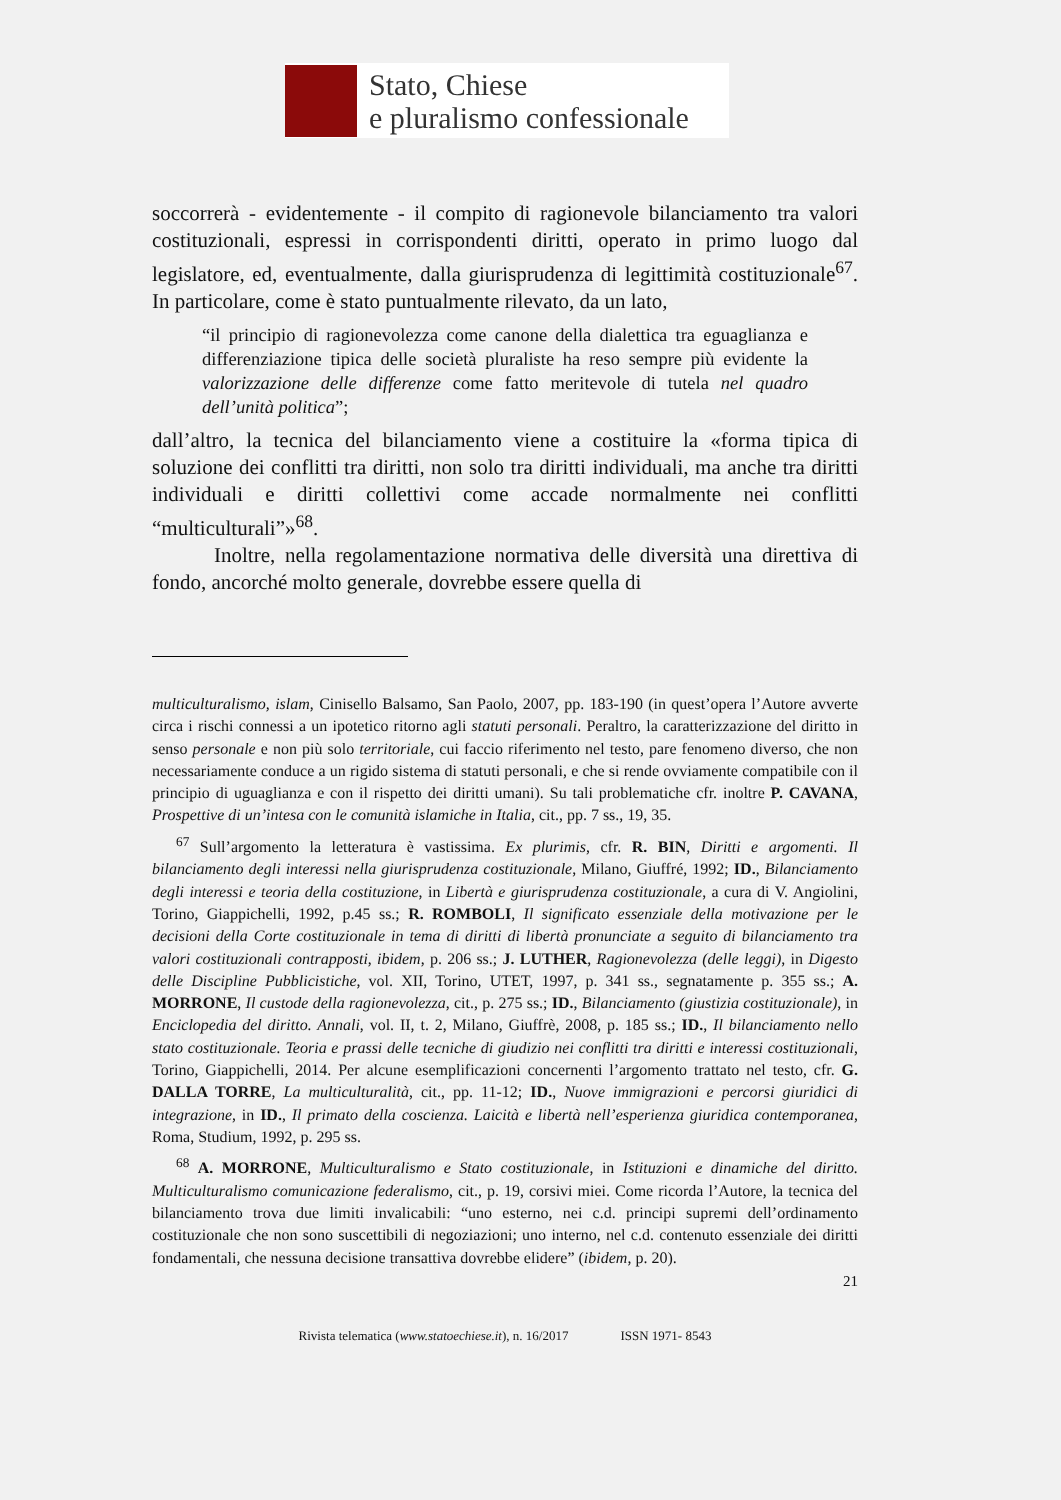Stato, Chiese
e pluralismo confessionale
soccorrerà - evidentemente - il compito di ragionevole bilanciamento tra valori costituzionali, espressi in corrispondenti diritti, operato in primo luogo dal legislatore, ed, eventualmente, dalla giurisprudenza di legittimità costituzionale<sup>67</sup>. In particolare, come è stato puntualmente rilevato, da un lato,
“il principio di ragionevolezza come canone della dialettica tra eguaglianza e differenziazione tipica delle società pluraliste ha reso sempre più evidente la valorizzazione delle differenze come fatto meritevole di tutela nel quadro dell’unità politica”;
dall’altro, la tecnica del bilanciamento viene a costituire la «forma tipica di soluzione dei conflitti tra diritti, non solo tra diritti individuali, ma anche tra diritti individuali e diritti collettivi come accade normalmente nei conflitti “multiculturali”»<sup>68</sup>.
Inoltre, nella regolamentazione normativa delle diversità una direttiva di fondo, ancorché molto generale, dovrebbe essere quella di
multiculturalismo, islam, Cinisello Balsamo, San Paolo, 2007, pp. 183-190 (in quest’opera l’Autore avverte circa i rischi connessi a un ipotetico ritorno agli statuti personali. Peraltro, la caratterizzazione del diritto in senso personale e non più solo territoriale, cui faccio riferimento nel testo, pare fenomeno diverso, che non necessariamente conduce a un rigido sistema di statuti personali, e che si rende ovviamente compatibile con il principio di uguaglianza e con il rispetto dei diritti umani). Su tali problematiche cfr. inoltre P. CAVANA, Prospettive di un’intesa con le comunità islamiche in Italia, cit., pp. 7 ss., 19, 35.
<sup>67</sup> Sull’argomento la letteratura è vastissima. Ex plurimis, cfr. R. BIN, Diritti e argomenti. Il bilanciamento degli interessi nella giurisprudenza costituzionale, Milano, Giuffré, 1992; ID., Bilanciamento degli interessi e teoria della costituzione, in Libertà e giurisprudenza costituzionale, a cura di V. Angiolini, Torino, Giappichelli, 1992, p.45 ss.; R. ROMBOLI, Il significato essenziale della motivazione per le decisioni della Corte costituzionale in tema di diritti di libertà pronunciate a seguito di bilanciamento tra valori costituzionali contrapposti, ibidem, p. 206 ss.; J. LUTHER, Ragionevolezza (delle leggi), in Digesto delle Discipline Pubblicistiche, vol. XII, Torino, UTET, 1997, p. 341 ss., segnatamente p. 355 ss.; A. MORRONE, Il custode della ragionevolezza, cit., p. 275 ss.; ID., Bilanciamento (giustizia costituzionale), in Enciclopedia del diritto. Annali, vol. II, t. 2, Milano, Giuffrè, 2008, p. 185 ss.; ID., Il bilanciamento nello stato costituzionale. Teoria e prassi delle tecniche di giudizio nei conflitti tra diritti e interessi costituzionali, Torino, Giappichelli, 2014. Per alcune esemplificazioni concernenti l’argomento trattato nel testo, cfr. G. DALLA TORRE, La multiculturalità, cit., pp. 11-12; ID., Nuove immigrazioni e percorsi giuridici di integrazione, in ID., Il primato della coscienza. Laicità e libertà nell’esperienza giuridica contemporanea, Roma, Studium, 1992, p. 295 ss.
<sup>68</sup> A. MORRONE, Multiculturalismo e Stato costituzionale, in Istituzioni e dinamiche del diritto. Multiculturalismo comunicazione federalismo, cit., p. 19, corsivi miei. Come ricorda l’Autore, la tecnica del bilanciamento trova due limiti invalicabili: “uno esterno, nei c.d. principi supremi dell’ordinamento costituzionale che non sono suscettibili di negoziazioni; uno interno, nel c.d. contenuto essenziale dei diritti fondamentali, che nessuna decisione transattiva dovrebbe elidere” (ibidem, p. 20).
21
Rivista telematica (www.statoechiese.it), n. 16/2017 ISSN 1971- 8543